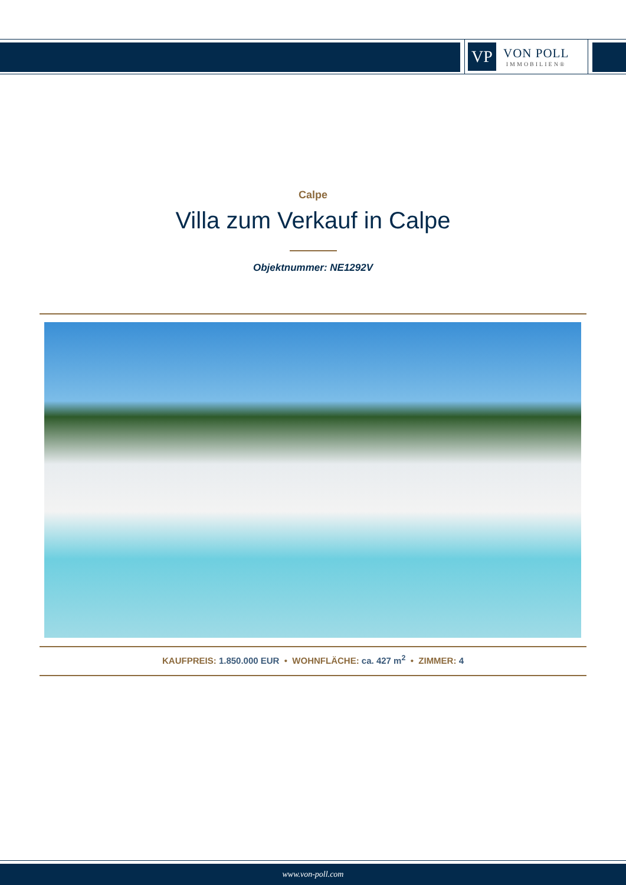VP
VON POLL
IMMOBILIEN®
Calpe
Villa zum Verkauf in Calpe
Objektnummer: NE1292V
KAUFPREIS: 1.850.000 EUR • WOHNFLÄCHE: ca. 427 m<sup>2</sup> • ZIMMER: 4
www.von-poll.com